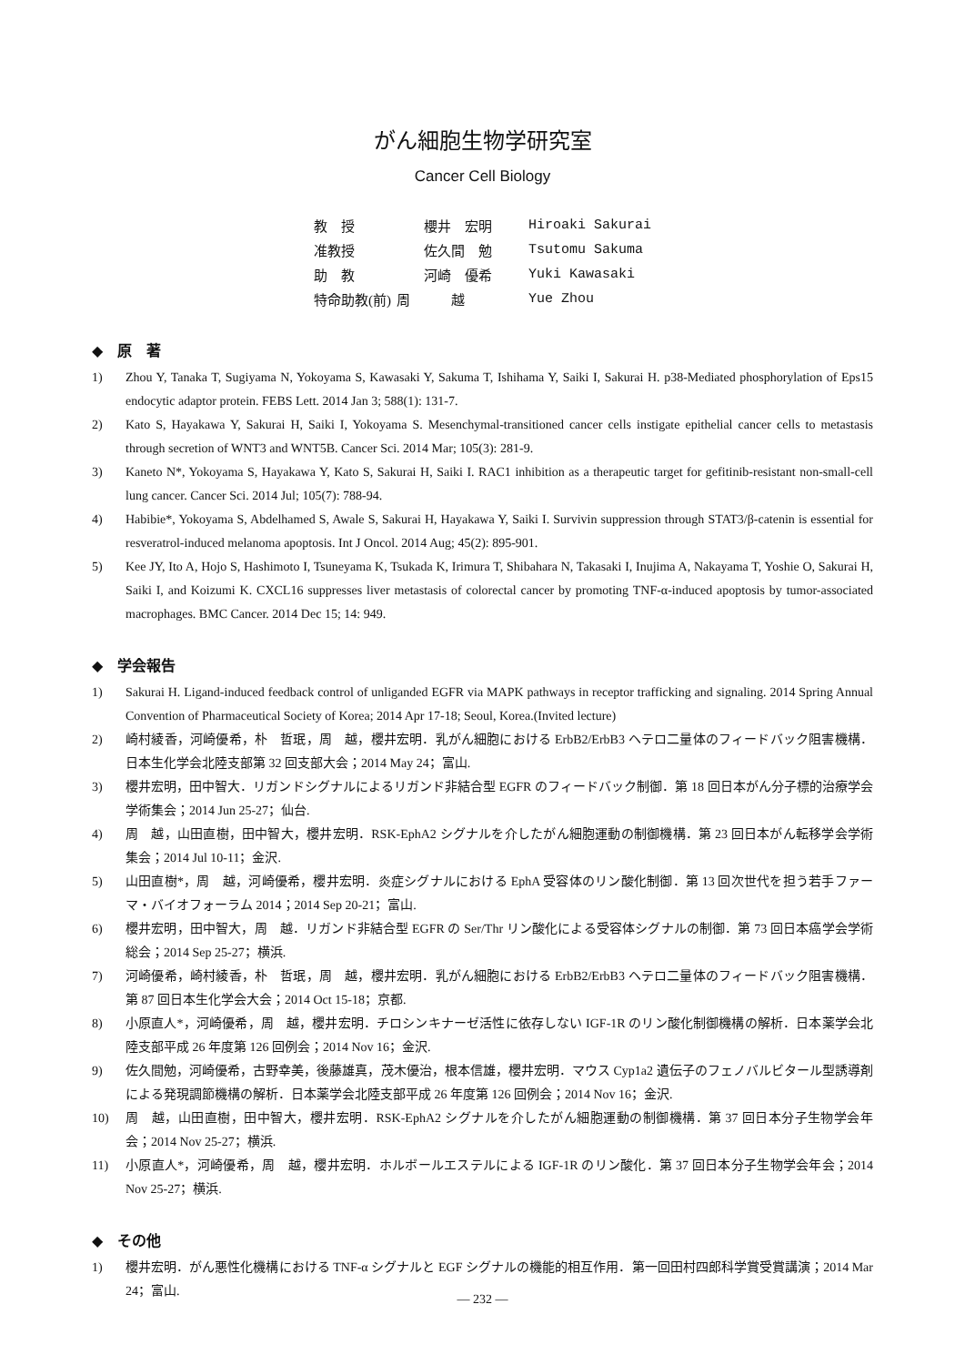がん細胞生物学研究室
Cancer Cell Biology
| 教 授 | 櫻井 宏明 | Hiroaki Sakurai |
| 准教授 | 佐久間 勉 | Tsutomu Sakuma |
| 助 教 | 河崎 優希 | Yuki Kawasaki |
| 特命助教(前) | 周 越 | Yue Zhou |
◆　原　著
1) Zhou Y, Tanaka T, Sugiyama N, Yokoyama S, Kawasaki Y, Sakuma T, Ishihama Y, Saiki I, Sakurai H. p38-Mediated phosphorylation of Eps15 endocytic adaptor protein. FEBS Lett. 2014 Jan 3; 588(1): 131-7.
2) Kato S, Hayakawa Y, Sakurai H, Saiki I, Yokoyama S. Mesenchymal-transitioned cancer cells instigate epithelial cancer cells to metastasis through secretion of WNT3 and WNT5B. Cancer Sci. 2014 Mar; 105(3): 281-9.
3) Kaneto N*, Yokoyama S, Hayakawa Y, Kato S, Sakurai H, Saiki I. RAC1 inhibition as a therapeutic target for gefitinib-resistant non-small-cell lung cancer. Cancer Sci. 2014 Jul; 105(7): 788-94.
4) Habibie*, Yokoyama S, Abdelhamed S, Awale S, Sakurai H, Hayakawa Y, Saiki I. Survivin suppression through STAT3/β-catenin is essential for resveratrol-induced melanoma apoptosis. Int J Oncol. 2014 Aug; 45(2): 895-901.
5) Kee JY, Ito A, Hojo S, Hashimoto I, Tsuneyama K, Tsukada K, Irimura T, Shibahara N, Takasaki I, Inujima A, Nakayama T, Yoshie O, Sakurai H, Saiki I, and Koizumi K. CXCL16 suppresses liver metastasis of colorectal cancer by promoting TNF-α-induced apoptosis by tumor-associated macrophages. BMC Cancer. 2014 Dec 15; 14: 949.
◆　学会報告
1) Sakurai H. Ligand-induced feedback control of unliganded EGFR via MAPK pathways in receptor trafficking and signaling. 2014 Spring Annual Convention of Pharmaceutical Society of Korea; 2014 Apr 17-18; Seoul, Korea.(Invited lecture)
2) 崎村綾香，河崎優希，朴　哲珉，周　越，櫻井宏明．乳がん細胞における ErbB2/ErbB3 ヘテロ二量体のフィードバック阻害機構．日本生化学会北陸支部第 32 回支部大会；2014 May 24；富山.
3) 櫻井宏明，田中智大．リガンドシグナルによるリガンド非結合型 EGFR のフィードバック制御．第 18 回日本がん分子標的治療学会学術集会；2014 Jun 25-27；仙台.
4) 周　越，山田直樹，田中智大，櫻井宏明．RSK-EphA2 シグナルを介したがん細胞運動の制御機構．第 23 回日本がん転移学会学術集会；2014 Jul 10-11；金沢.
5) 山田直樹*，周　越，河崎優希，櫻井宏明．炎症シグナルにおける EphA 受容体のリン酸化制御．第 13 回次世代を担う若手ファーマ・バイオフォーラム 2014；2014 Sep 20-21；富山.
6) 櫻井宏明，田中智大，周　越．リガンド非結合型 EGFR の Ser/Thr リン酸化による受容体シグナルの制御．第 73 回日本癌学会学術総会；2014 Sep 25-27；横浜.
7) 河崎優希，崎村綾香，朴　哲珉，周　越，櫻井宏明．乳がん細胞における ErbB2/ErbB3 ヘテロ二量体のフィードバック阻害機構．第 87 回日本生化学会大会；2014 Oct 15-18；京都.
8) 小原直人*，河崎優希，周　越，櫻井宏明．チロシンキナーゼ活性に依存しない IGF-1R のリン酸化制御機構の解析．日本薬学会北陸支部平成 26 年度第 126 回例会；2014 Nov 16；金沢.
9) 佐久間勉，河崎優希，古野幸美，後藤雄真，茂木優治，根本信雄，櫻井宏明．マウス Cyp1a2 遺伝子のフェノバルビタール型誘導剤による発現調節機構の解析．日本薬学会北陸支部平成 26 年度第 126 回例会；2014 Nov 16；金沢.
10) 周　越，山田直樹，田中智大，櫻井宏明．RSK-EphA2 シグナルを介したがん細胞運動の制御機構．第 37 回日本分子生物学会年会；2014 Nov 25-27；横浜.
11) 小原直人*，河崎優希，周　越，櫻井宏明．ホルボールエステルによる IGF-1R のリン酸化．第 37 回日本分子生物学会年会；2014 Nov 25-27；横浜.
◆　その他
1) 櫻井宏明．がん悪性化機構における TNF-α シグナルと EGF シグナルの機能的相互作用．第一回田村四郎科学賞受賞講演；2014 Mar 24；富山.
― 232 ―